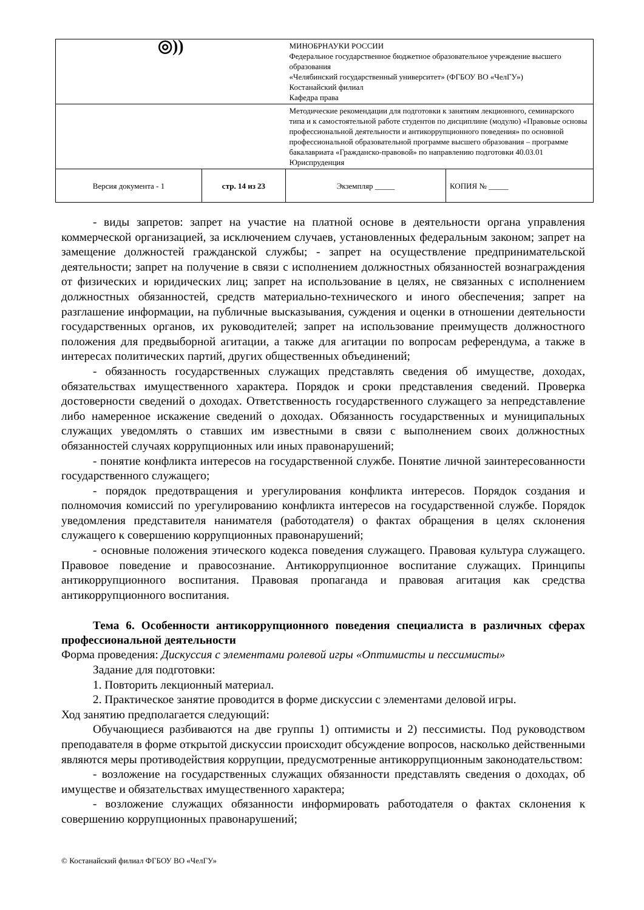| ◎)) | | МИНОБРНАУКИ РОССИИ Федеральное государственное бюджетное образовательное учреждение высшего образования «Челябинский государственный университет» (ФГБОУ ВО «ЧелГУ») Костанайский филиал Кафедра права | |
| | | Методические рекомендации для подготовки к занятиям лекционного, семинарского типа и к самостоятельной работе студентов по дисциплине (модулю) «Правовые основы профессиональной деятельности и антикоррупционного поведения» по основной профессиональной образовательной программе высшего образования – программе бакалавриата «Гражданско-правовой» по направлению подготовки 40.03.01 Юриспруденция | |
| Версия документа - 1 | стр. 14 из 23 | Экземпляр _____ | КОПИЯ № _____ |
- виды запретов: запрет на участие на платной основе в деятельности органа управления коммерческой организацией, за исключением случаев, установленных федеральным законом; запрет на замещение должностей гражданской службы; - запрет на осуществление предпринимательской деятельности; запрет на получение в связи с исполнением должностных обязанностей вознаграждения от физических и юридических лиц; запрет на использование в целях, не связанных с исполнением должностных обязанностей, средств материально-технического и иного обеспечения; запрет на разглашение информации, на публичные высказывания, суждения и оценки в отношении деятельности государственных органов, их руководителей; запрет на использование преимуществ должностного положения для предвыборной агитации, а также для агитации по вопросам референдума, а также в интересах политических партий, других общественных объединений;
- обязанность государственных служащих представлять сведения об имуществе, доходах, обязательствах имущественного характера. Порядок и сроки представления сведений. Проверка достоверности сведений о доходах. Ответственность государственного служащего за непредставление либо намеренное искажение сведений о доходах. Обязанность государственных и муниципальных служащих уведомлять о ставших им известными в связи с выполнением своих должностных обязанностей случаях коррупционных или иных правонарушений;
- понятие конфликта интересов на государственной службе. Понятие личной заинтересованности государственного служащего;
- порядок предотвращения и урегулирования конфликта интересов. Порядок создания и полномочия комиссий по урегулированию конфликта интересов на государственной службе. Порядок уведомления представителя нанимателя (работодателя) о фактах обращения в целях склонения служащего к совершению коррупционных правонарушений;
- основные положения этического кодекса поведения служащего. Правовая культура служащего. Правовое поведение и правосознание. Антикоррупционное воспитание служащих. Принципы антикоррупционного воспитания. Правовая пропаганда и правовая агитация как средства антикоррупционного воспитания.
Тема 6. Особенности антикоррупционного поведения специалиста в различных сферах профессиональной деятельности
Форма проведения: Дискуссия с элементами ролевой игры «Оптимисты и пессимисты»
Задание для подготовки:
1. Повторить лекционный материал.
2. Практическое занятие проводится в форме дискуссии с элементами деловой игры.
Ход занятию предполагается следующий:
Обучающиеся разбиваются на две группы 1) оптимисты и 2) пессимисты. Под руководством преподавателя в форме открытой дискуссии происходит обсуждение вопросов, насколько действенными являются меры противодействия коррупции, предусмотренные антикоррупционным законодательством:
- возложение на государственных служащих обязанности представлять сведения о доходах, об имуществе и обязательствах имущественного характера;
- возложение служащих обязанности информировать работодателя о фактах склонения к совершению коррупционных правонарушений;
© Костанайский филиал ФГБОУ ВО «ЧелГУ»